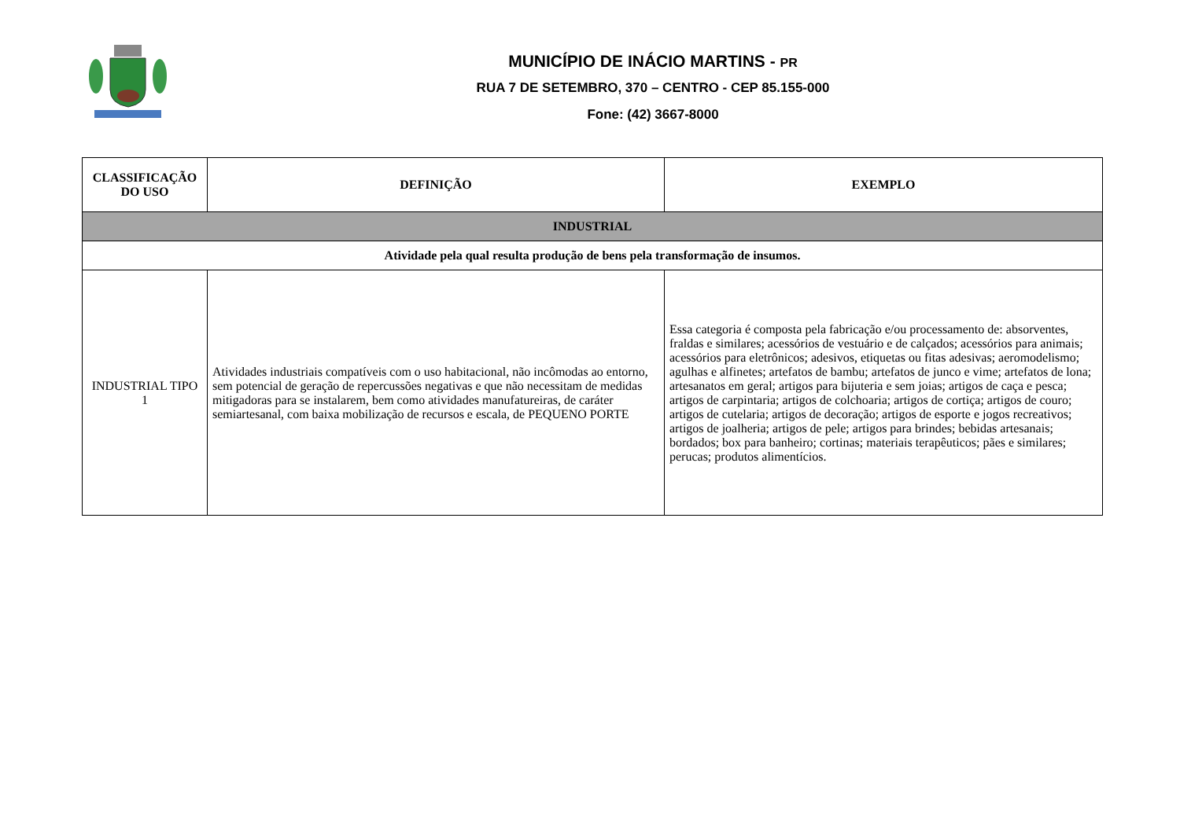MUNICÍPIO DE INÁCIO MARTINS - PR
RUA 7 DE SETEMBRO, 370 – CENTRO - CEP 85.155-000
Fone: (42) 3667-8000
| CLASSIFICAÇÃO DO USO | DEFINIÇÃO | EXEMPLO |
| --- | --- | --- |
| INDUSTRIAL | | |
| Atividade pela qual resulta produção de bens pela transformação de insumos. | | |
| INDUSTRIAL TIPO 1 | Atividades industriais compatíveis com o uso habitacional, não incômodas ao entorno, sem potencial de geração de repercussões negativas e que não necessitam de medidas mitigadoras para se instalarem, bem como atividades manufatureiras, de caráter semiartesanal, com baixa mobilização de recursos e escala, de PEQUENO PORTE | Essa categoria é composta pela fabricação e/ou processamento de: absorventes, fraldas e similares; acessórios de vestuário e de calçados; acessórios para animais; acessórios para eletrônicos; adesivos, etiquetas ou fitas adesivas; aeromodelismo; agulhas e alfinetes; artefatos de bambu; artefatos de junco e vime; artefatos de lona; artesanatos em geral; artigos para bijuteria e sem joias; artigos de caça e pesca; artigos de carpintaria; artigos de colchoaria; artigos de cortiça; artigos de couro; artigos de cutelaria; artigos de decoração; artigos de esporte e jogos recreativos; artigos de joalheria; artigos de pele; artigos para brindes; bebidas artesanais; bordados; box para banheiro; cortinas; materiais terapêuticos; pães e similares; perucas; produtos alimentícios. |